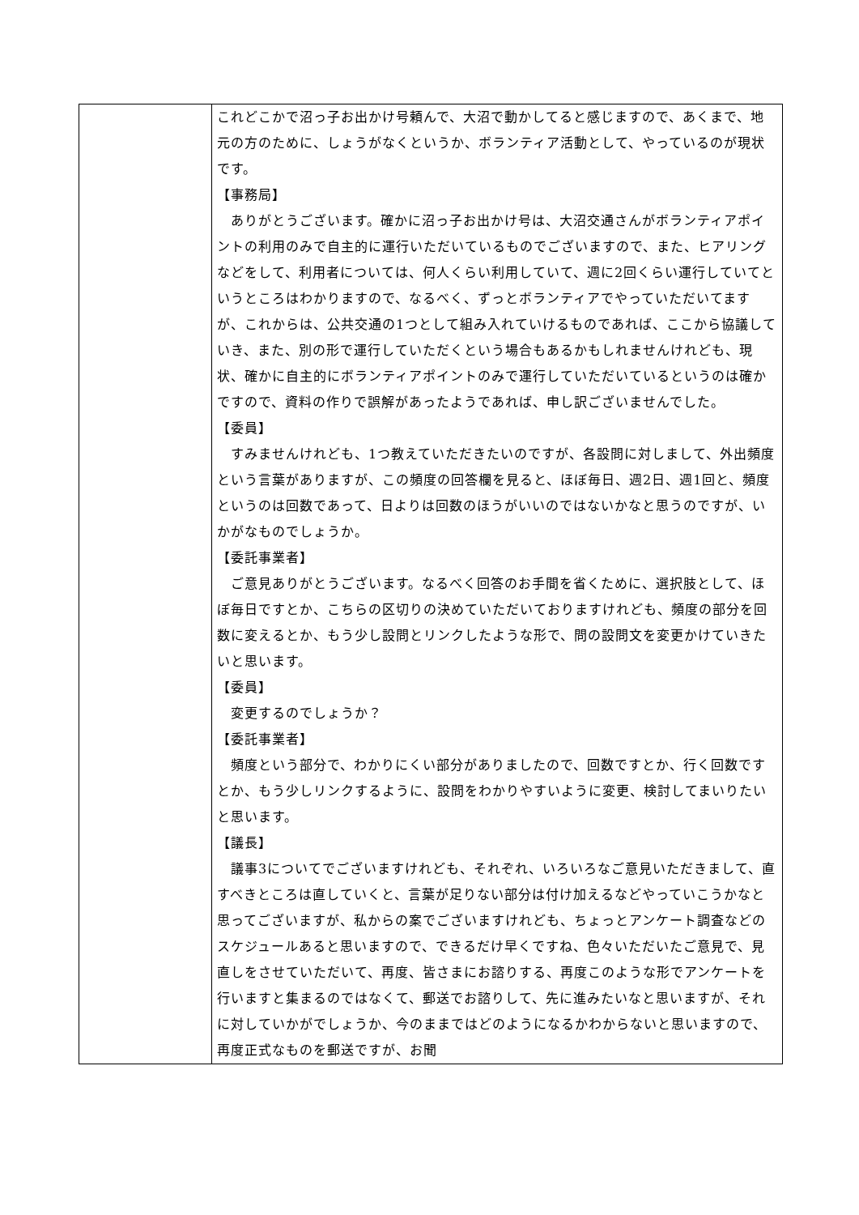| | これどこかで沼っ子お出かけ号頼んで、大沼で動かしてると感じますので、あくまで、地元の方のために、しょうがなくというか、ボランティア活動として、やっているのが現状です。 【事務局】 ありがとうございます。確かに沼っ子お出かけ号は、大沼交通さんがボランティアポイントの利用のみで自主的に運行いただいているものでございますので、また、ヒアリングなどをして、利用者については、何人くらい利用していて、週に2回くらい運行していてというところはわかりますので、なるべく、ずっとボランティアでやっていただいてますが、これからは、公共交通の1つとして組み入れていけるものであれば、ここから協議していき、また、別の形で運行していただくという場合もあるかもしれませんけれども、現状、確かに自主的にボランティアポイントのみで運行していただいているというのは確かですので、資料の作りで誤解があったようであれば、申し訳ございませんでした。 【委員】 すみませんけれども、1つ教えていただきたいのですが、各設問に対しまして、外出頻度という言葉がありますが、この頻度の回答欄を見ると、ほぼ毎日、週2日、週1回と、頻度というのは回数であって、日よりは回数のほうがいいのではないかなと思うのですが、いかがなものでしょうか。 【委託事業者】 ご意見ありがとうございます。なるべく回答のお手間を省くために、選択肢として、ほぼ毎日ですとか、こちらの区切りの決めていただいておりますけれども、頻度の部分を回数に変えるとか、もう少し設問とリンクしたような形で、問の設問文を変更かけていきたいと思います。 【委員】 変更するのでしょうか？ 【委託事業者】 頻度という部分で、わかりにくい部分がありましたので、回数ですとか、行く回数ですとか、もう少しリンクするように、設問をわかりやすいように変更、検討してまいりたいと思います。 【議長】 議事3についてでございますけれども、それぞれ、いろいろなご意見いただきまして、直すべきところは直していくと、言葉が足りない部分は付け加えるなどやっていこうかなと思ってございますが、私からの案でございますけれども、ちょっとアンケート調査などのスケジュールあると思いますので、できるだけ早くですね、色々いただいたご意見で、見直しをさせていただいて、再度、皆さまにお諮りする、再度このような形でアンケートを行いますと集まるのではなくて、郵送でお諮りして、先に進みたいなと思いますが、それに対していかがでしょうか、今のままではどのようになるかわからないと思いますので、再度正式なものを郵送ですが、お聞 |